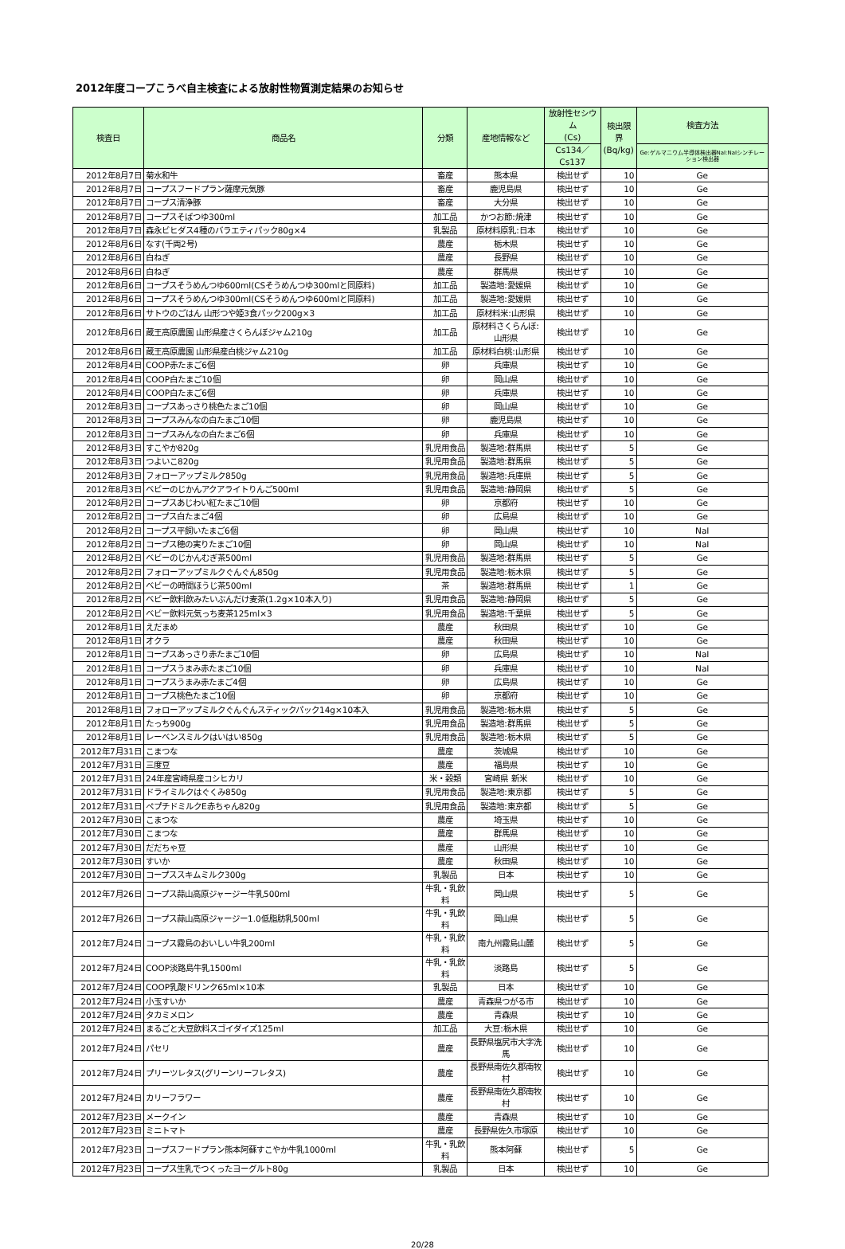2012年度コープこうべ自主検査による放射性物質測定結果のお知らせ
| 検査日 | 商品名 | 分類 | 産地情報など | 放射性セシウム (Cs) | 検出限界 (Bq/kg) | 検査方法 |
| --- | --- | --- | --- | --- | --- | --- |
| | | | | Cs134／Cs137 | | Ge:ゲルマニウム半導体検出器NaI:NaIシンチレーション検出器 |
| 2012年8月7日 | 菊水和牛 | 畜産 | 熊本県 | 検出せず | 10 | Ge |
| 2012年8月7日 | コープスフードプラン薩摩元気豚 | 畜産 | 鹿児島県 | 検出せず | 10 | Ge |
| 2012年8月7日 | コープス清浄豚 | 畜産 | 大分県 | 検出せず | 10 | Ge |
| 2012年8月7日 | コープスそばつゆ300ml | 加工品 | かつお節:焼津 | 検出せず | 10 | Ge |
| 2012年8月7日 | 森永ビヒダス4種のバラエティパック80g×4 | 乳製品 | 原材料原乳:日本 | 検出せず | 10 | Ge |
| 2012年8月6日 | なす(千両2号) | 農産 | 栃木県 | 検出せず | 10 | Ge |
| 2012年8月6日 | 白ねぎ | 農産 | 長野県 | 検出せず | 10 | Ge |
| 2012年8月6日 | 白ねぎ | 農産 | 群馬県 | 検出せず | 10 | Ge |
| 2012年8月6日 | コープスそうめんつゆ600ml(CSそうめんつゆ300mlと同原料) | 加工品 | 製造地:愛媛県 | 検出せず | 10 | Ge |
| 2012年8月6日 | コープスそうめんつゆ300ml(CSそうめんつゆ600mlと同原料) | 加工品 | 製造地:愛媛県 | 検出せず | 10 | Ge |
| 2012年8月6日 | サトウのごはん 山形つや姫3食パック200g×3 | 加工品 | 原材料米:山形県 | 検出せず | 10 | Ge |
| 2012年8月6日 | 蔵王高原農園 山形県産さくらんぼジャム210g | 加工品 | 原材料さくらんぼ:山形県 | 検出せず | 10 | Ge |
| 2012年8月6日 | 蔵王高原農園 山形県産白桃ジャム210g | 加工品 | 原材料白桃:山形県 | 検出せず | 10 | Ge |
| 2012年8月4日 | COOP赤たまご6個 | 卵 | 兵庫県 | 検出せず | 10 | Ge |
| 2012年8月4日 | COOP白たまご10個 | 卵 | 岡山県 | 検出せず | 10 | Ge |
| 2012年8月4日 | COOP白たまご6個 | 卵 | 兵庫県 | 検出せず | 10 | Ge |
| 2012年8月3日 | コープスあっさり桃色たまご10個 | 卵 | 岡山県 | 検出せず | 10 | Ge |
| 2012年8月3日 | コープスみんなの白たまご10個 | 卵 | 鹿児島県 | 検出せず | 10 | Ge |
| 2012年8月3日 | コープスみんなの白たまご6個 | 卵 | 兵庫県 | 検出せず | 10 | Ge |
| 2012年8月3日 | すこやか820g | 乳児用食品 | 製造地:群馬県 | 検出せず | 5 | Ge |
| 2012年8月3日 | つよいこ820g | 乳児用食品 | 製造地:群馬県 | 検出せず | 5 | Ge |
| 2012年8月3日 | フォローアップミルク850g | 乳児用食品 | 製造地:兵庫県 | 検出せず | 5 | Ge |
| 2012年8月3日 | ベビーのじかんアクアライトりんご500ml | 乳児用食品 | 製造地:静岡県 | 検出せず | 5 | Ge |
| 2012年8月2日 | コープスあじわい紅たまご10個 | 卵 | 京都府 | 検出せず | 10 | Ge |
| 2012年8月2日 | コープス白たまご4個 | 卵 | 広島県 | 検出せず | 10 | Ge |
| 2012年8月2日 | コープス平飼いたまご6個 | 卵 | 岡山県 | 検出せず | 10 | NaI |
| 2012年8月2日 | コープス穂の実りたまご10個 | 卵 | 岡山県 | 検出せず | 10 | NaI |
| 2012年8月2日 | ベビーのじかんむぎ茶500ml | 乳児用食品 | 製造地:群馬県 | 検出せず | 5 | Ge |
| 2012年8月2日 | フォローアップミルクぐんぐん850g | 乳児用食品 | 製造地:栃木県 | 検出せず | 5 | Ge |
| 2012年8月2日 | ベビーの時間ほうじ茶500ml | 茶 | 製造地:群馬県 | 検出せず | 1 | Ge |
| 2012年8月2日 | ベビー飲料飲みたいぶんだけ麦茶(1.2g×10本入り) | 乳児用食品 | 製造地:静岡県 | 検出せず | 5 | Ge |
| 2012年8月2日 | ベビー飲料元気っち麦茶125ml×3 | 乳児用食品 | 製造地:千葉県 | 検出せず | 5 | Ge |
| 2012年8月1日 | えだまめ | 農産 | 秋田県 | 検出せず | 10 | Ge |
| 2012年8月1日 | オクラ | 農産 | 秋田県 | 検出せず | 10 | Ge |
| 2012年8月1日 | コープスあっさり赤たまご10個 | 卵 | 広島県 | 検出せず | 10 | NaI |
| 2012年8月1日 | コープスうまみ赤たまご10個 | 卵 | 兵庫県 | 検出せず | 10 | NaI |
| 2012年8月1日 | コープスうまみ赤たまご4個 | 卵 | 広島県 | 検出せず | 10 | Ge |
| 2012年8月1日 | コープス桃色たまご10個 | 卵 | 京都府 | 検出せず | 10 | Ge |
| 2012年8月1日 | フォローアップミルクぐんぐんスティックパック14g×10本入 | 乳児用食品 | 製造地:栃木県 | 検出せず | 5 | Ge |
| 2012年8月1日 | たっち900g | 乳児用食品 | 製造地:群馬県 | 検出せず | 5 | Ge |
| 2012年8月1日 | レーベンスミルクはいはい850g | 乳児用食品 | 製造地:栃木県 | 検出せず | 5 | Ge |
| 2012年7月31日 | こまつな | 農産 | 茨城県 | 検出せず | 10 | Ge |
| 2012年7月31日 | 三度豆 | 農産 | 福島県 | 検出せず | 10 | Ge |
| 2012年7月31日 | 24年産宮崎県産コシヒカリ | 米・穀類 | 宮崎県 新米 | 検出せず | 10 | Ge |
| 2012年7月31日 | ドライミルクはぐくみ850g | 乳児用食品 | 製造地:東京都 | 検出せず | 5 | Ge |
| 2012年7月31日 | ペプチドミルクE赤ちゃん820g | 乳児用食品 | 製造地:東京都 | 検出せず | 5 | Ge |
| 2012年7月30日 | こまつな | 農産 | 埼玉県 | 検出せず | 10 | Ge |
| 2012年7月30日 | こまつな | 農産 | 群馬県 | 検出せず | 10 | Ge |
| 2012年7月30日 | だだちゃ豆 | 農産 | 山形県 | 検出せず | 10 | Ge |
| 2012年7月30日 | すいか | 農産 | 秋田県 | 検出せず | 10 | Ge |
| 2012年7月30日 | コープススキムミルク300g | 乳製品 | 日本 | 検出せず | 10 | Ge |
| 2012年7月26日 | コープス蒜山高原ジャージー牛乳500ml | 牛乳・乳飲料 | 岡山県 | 検出せず | 5 | Ge |
| 2012年7月26日 | コープス蒜山高原ジャージー1.0低脂肪乳500ml | 牛乳・乳飲料 | 岡山県 | 検出せず | 5 | Ge |
| 2012年7月24日 | コープス霧島のおいしい牛乳200ml | 牛乳・乳飲料 | 南九州霧島山麓 | 検出せず | 5 | Ge |
| 2012年7月24日 | COOP淡路島牛乳1500ml | 牛乳・乳飲料 | 淡路島 | 検出せず | 5 | Ge |
| 2012年7月24日 | COOP乳酸ドリンク65ml×10本 | 乳製品 | 日本 | 検出せず | 10 | Ge |
| 2012年7月24日 | 小玉すいか | 農産 | 青森県つがる市 | 検出せず | 10 | Ge |
| 2012年7月24日 | タカミメロン | 農産 | 青森県 | 検出せず | 10 | Ge |
| 2012年7月24日 | まるごと大豆飲料スゴイダイズ125ml | 加工品 | 大豆:栃木県 | 検出せず | 10 | Ge |
| 2012年7月24日 | パセリ | 農産 | 長野県塩尻市大字洗馬 | 検出せず | 10 | Ge |
| 2012年7月24日 | プリーツレタス(グリーンリーフレタス) | 農産 | 長野県南佐久郡南牧村 | 検出せず | 10 | Ge |
| 2012年7月24日 | カリーフラワー | 農産 | 長野県南佐久郡南牧村 | 検出せず | 10 | Ge |
| 2012年7月23日 | メークイン | 農産 | 青森県 | 検出せず | 10 | Ge |
| 2012年7月23日 | ミニトマト | 農産 | 長野県佐久市塚原 | 検出せず | 10 | Ge |
| 2012年7月23日 | コープスフードプラン熊本阿蘇すこやか牛乳1000ml | 牛乳・乳飲料 | 熊本阿蘇 | 検出せず | 5 | Ge |
| 2012年7月23日 | コープス生乳でつくったヨーグルト80g | 乳製品 | 日本 | 検出せず | 10 | Ge |
20/28